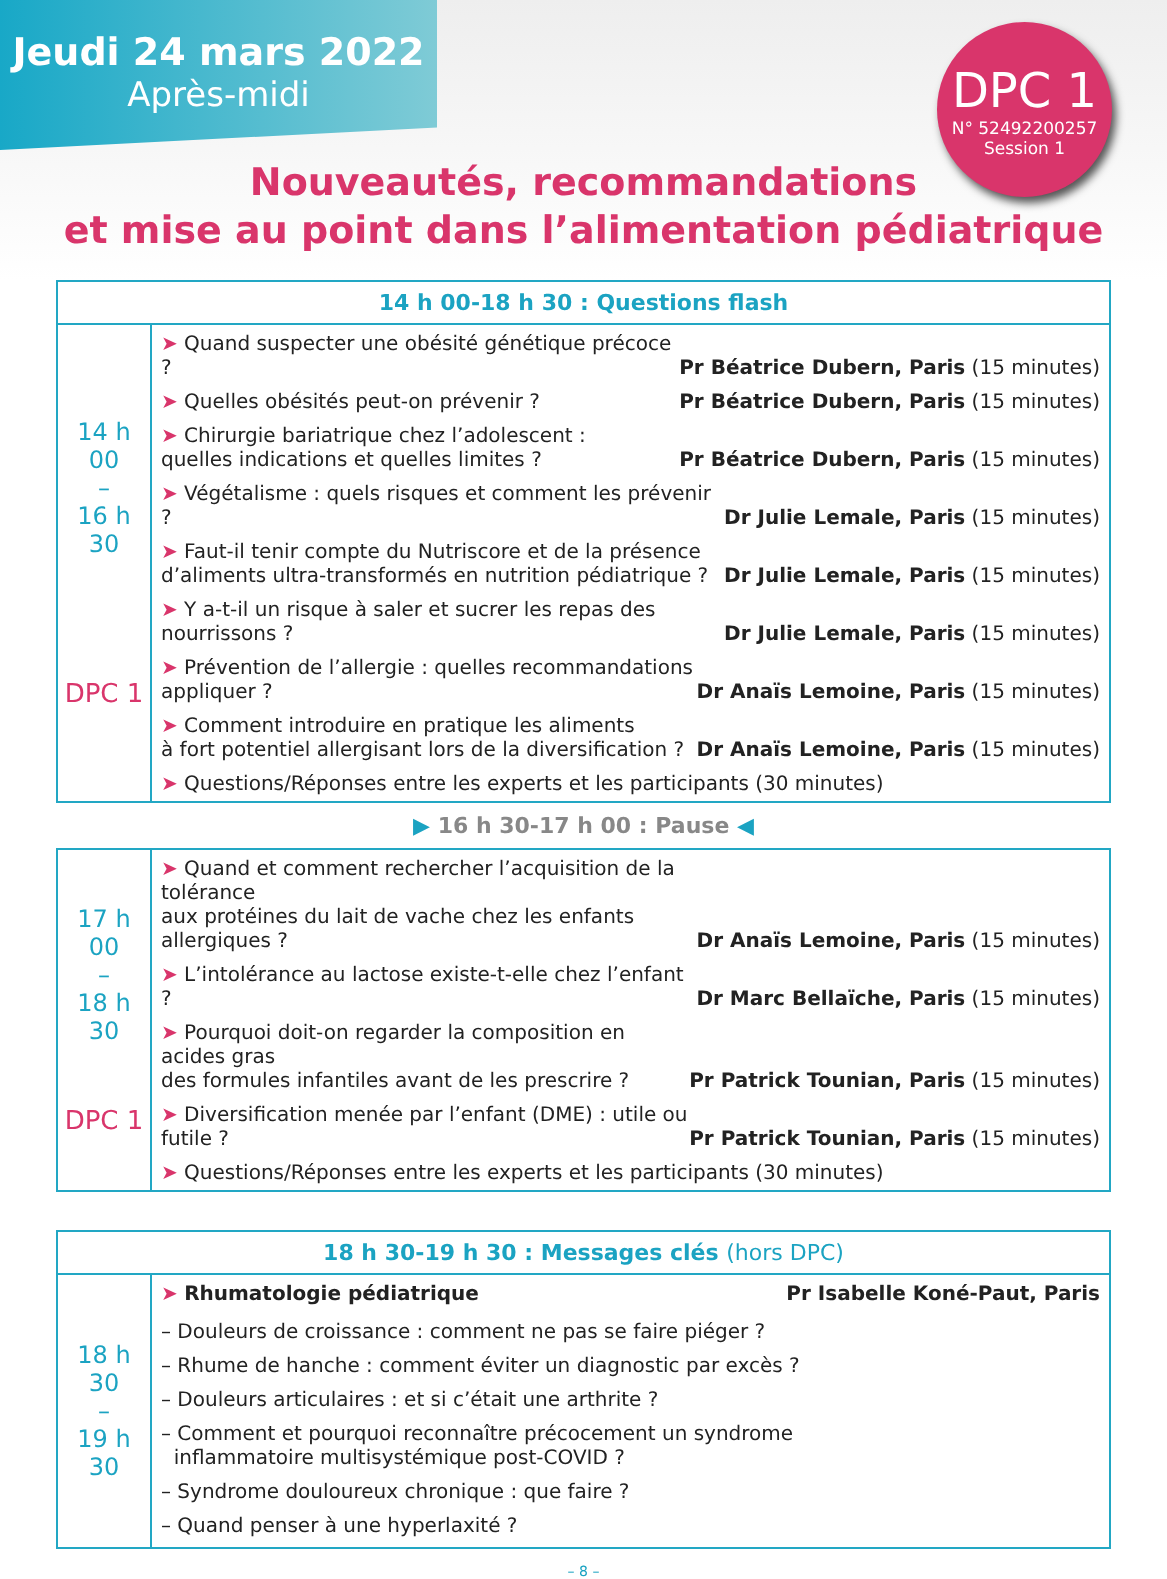Jeudi 24 mars 2022
Après-midi
DPC 1
N° 52492200257
Session 1
Nouveautés, recommandations
et mise au point dans l’alimentation pédiatrique
| 14 h 00-18 h 30 : Questions flash | |
| --- | --- |
| 14 h 00 – 16 h 30 DPC 1 | ➤ Quand suspecter une obésité génétique précoce ? Pr Béatrice Dubern, Paris (15 minutes) ➤ Quelles obésités peut-on prévenir ? Pr Béatrice Dubern, Paris (15 minutes) ➤ Chirurgie bariatrique chez l’adolescent : quelles indications et quelles limites ? Pr Béatrice Dubern, Paris (15 minutes) ➤ Végétalisme : quels risques et comment les prévenir ? Dr Julie Lemale, Paris (15 minutes) ➤ Faut-il tenir compte du Nutriscore et de la présence d’aliments ultra-transformés en nutrition pédiatrique ? Dr Julie Lemale, Paris (15 minutes) ➤ Y a-t-il un risque à saler et sucrer les repas des nourrissons ? Dr Julie Lemale, Paris (15 minutes) ➤ Prévention de l’allergie : quelles recommandations appliquer ? Dr Anaïs Lemoine, Paris (15 minutes) ➤ Comment introduire en pratique les aliments à fort potentiel allergisant lors de la diversification ? Dr Anaïs Lemoine, Paris (15 minutes) ➤ Questions/Réponses entre les experts et les participants (30 minutes) |
▶ 16 h 30-17 h 00 : Pause ◀
| 17 h 00 – 18 h 30 DPC 1 | ➤ Quand et comment rechercher l’acquisition de la tolérance aux protéines du lait de vache chez les enfants allergiques ? Dr Anaïs Lemoine, Paris (15 minutes) ➤ L’intolérance au lactose existe-t-elle chez l’enfant ? Dr Marc Bellaïche, Paris (15 minutes) ➤ Pourquoi doit-on regarder la composition en acides gras des formules infantiles avant de les prescrire ? Pr Patrick Tounian, Paris (15 minutes) ➤ Diversification menée par l’enfant (DME) : utile ou futile ? Pr Patrick Tounian, Paris (15 minutes) ➤ Questions/Réponses entre les experts et les participants (30 minutes) |
| 18 h 30-19 h 30 : Messages clés (hors DPC) | |
| --- | --- |
| 18 h 30 – 19 h 30 | ➤ Rhumatologie pédiatrique Pr Isabelle Koné-Paut, Paris – Douleurs de croissance : comment ne pas se faire piéger ? – Rhume de hanche : comment éviter un diagnostic par excès ? – Douleurs articulaires : et si c’était une arthrite ? – Comment et pourquoi reconnaître précocement un syndrome inflammatoire multisystémique post-COVID ? – Syndrome douloureux chronique : que faire ? – Quand penser à une hyperlaxité ? |
– 8 –